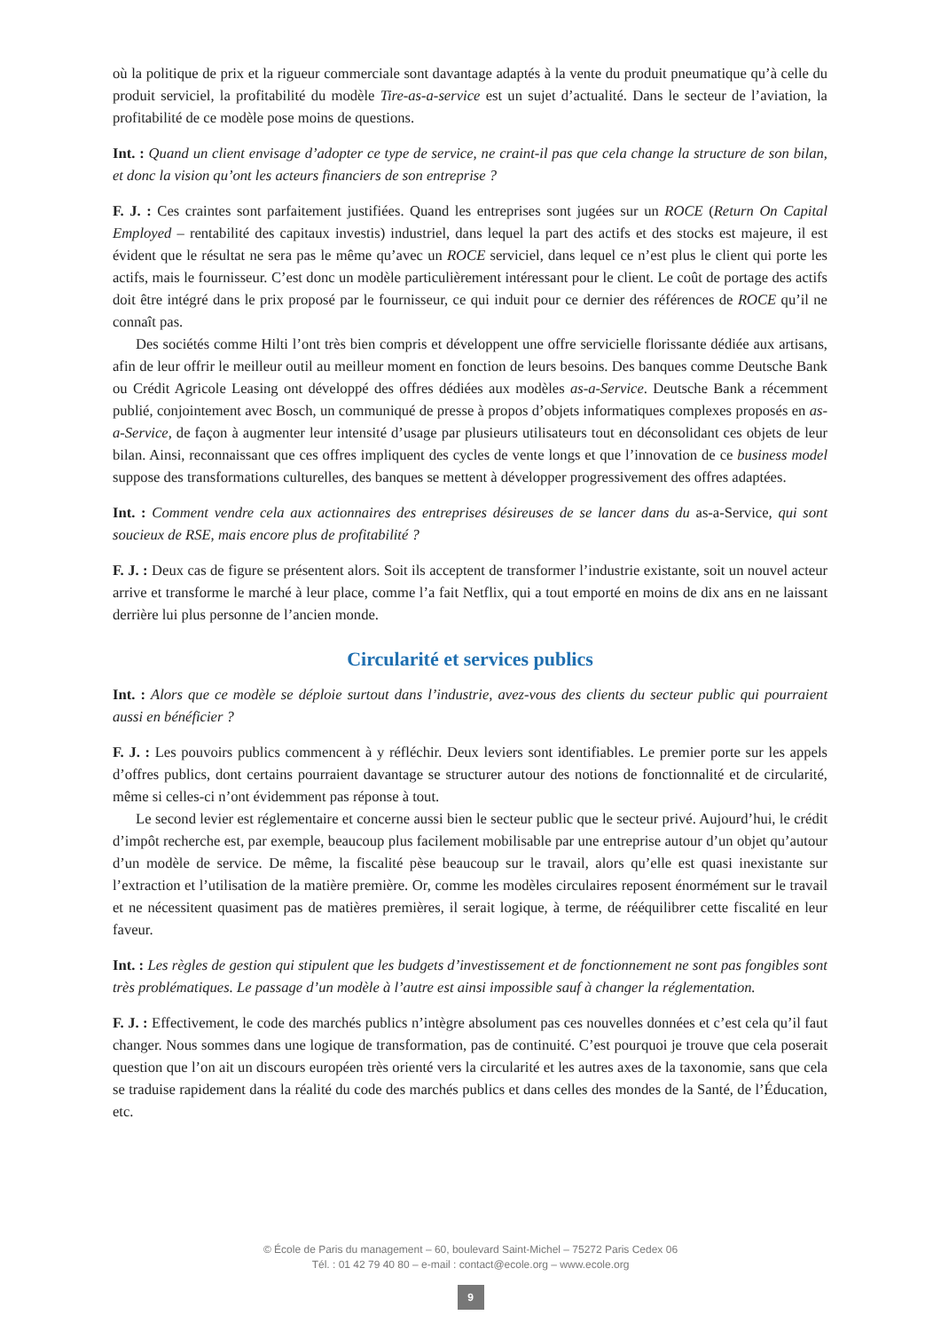où la politique de prix et la rigueur commerciale sont davantage adaptés à la vente du produit pneumatique qu’à celle du produit serviciel, la profitabilité du modèle Tire-as-a-service est un sujet d’actualité. Dans le secteur de l’aviation, la profitabilité de ce modèle pose moins de questions.
Int. : Quand un client envisage d’adopter ce type de service, ne craint-il pas que cela change la structure de son bilan, et donc la vision qu’ont les acteurs financiers de son entreprise ?
F. J. : Ces craintes sont parfaitement justifiées. Quand les entreprises sont jugées sur un ROCE (Return On Capital Employed – rentabilité des capitaux investis) industriel, dans lequel la part des actifs et des stocks est majeure, il est évident que le résultat ne sera pas le même qu’avec un ROCE serviciel, dans lequel ce n’est plus le client qui porte les actifs, mais le fournisseur. C’est donc un modèle particulièrement intéressant pour le client. Le coût de portage des actifs doit être intégré dans le prix proposé par le fournisseur, ce qui induit pour ce dernier des références de ROCE qu’il ne connaît pas.
Des sociétés comme Hilti l’ont très bien compris et développent une offre servicielle florissante dédiée aux artisans, afin de leur offrir le meilleur outil au meilleur moment en fonction de leurs besoins. Des banques comme Deutsche Bank ou Crédit Agricole Leasing ont développé des offres dédiées aux modèles as-a-Service. Deutsche Bank a récemment publié, conjointement avec Bosch, un communiqué de presse à propos d’objets informatiques complexes proposés en as-a-Service, de façon à augmenter leur intensité d’usage par plusieurs utilisateurs tout en déconsolidant ces objets de leur bilan. Ainsi, reconnaissant que ces offres impliquent des cycles de vente longs et que l’innovation de ce business model suppose des transformations culturelles, des banques se mettent à développer progressivement des offres adaptées.
Int. : Comment vendre cela aux actionnaires des entreprises désireuses de se lancer dans du as-a-Service, qui sont soucieux de RSE, mais encore plus de profitabilité ?
F. J. : Deux cas de figure se présentent alors. Soit ils acceptent de transformer l’industrie existante, soit un nouvel acteur arrive et transforme le marché à leur place, comme l’a fait Netflix, qui a tout emporté en moins de dix ans en ne laissant derrière lui plus personne de l’ancien monde.
Circularité et services publics
Int. : Alors que ce modèle se déploie surtout dans l’industrie, avez-vous des clients du secteur public qui pourraient aussi en bénéficier ?
F. J. : Les pouvoirs publics commencent à y réfléchir. Deux leviers sont identifiables. Le premier porte sur les appels d’offres publics, dont certains pourraient davantage se structurer autour des notions de fonctionnalité et de circularité, même si celles-ci n’ont évidemment pas réponse à tout.
Le second levier est réglementaire et concerne aussi bien le secteur public que le secteur privé. Aujourd’hui, le crédit d’impôt recherche est, par exemple, beaucoup plus facilement mobilisable par une entreprise autour d’un objet qu’autour d’un modèle de service. De même, la fiscalité pèse beaucoup sur le travail, alors qu’elle est quasi inexistante sur l’extraction et l’utilisation de la matière première. Or, comme les modèles circulaires reposent énormément sur le travail et ne nécessitent quasiment pas de matières premières, il serait logique, à terme, de rééquilibrer cette fiscalité en leur faveur.
Int. : Les règles de gestion qui stipulent que les budgets d’investissement et de fonctionnement ne sont pas fongibles sont très problématiques. Le passage d’un modèle à l’autre est ainsi impossible sauf à changer la réglementation.
F. J. : Effectivement, le code des marchés publics n’intègre absolument pas ces nouvelles données et c’est cela qu’il faut changer. Nous sommes dans une logique de transformation, pas de continuité. C’est pourquoi je trouve que cela poserait question que l’on ait un discours européen très orienté vers la circularité et les autres axes de la taxonomie, sans que cela se traduise rapidement dans la réalité du code des marchés publics et dans celles des mondes de la Santé, de l’Éducation, etc.
© École de Paris du management – 60, boulevard Saint-Michel – 75272 Paris Cedex 06
Tél. : 01 42 79 40 80 – e-mail : contact@ecole.org – www.ecole.org
9